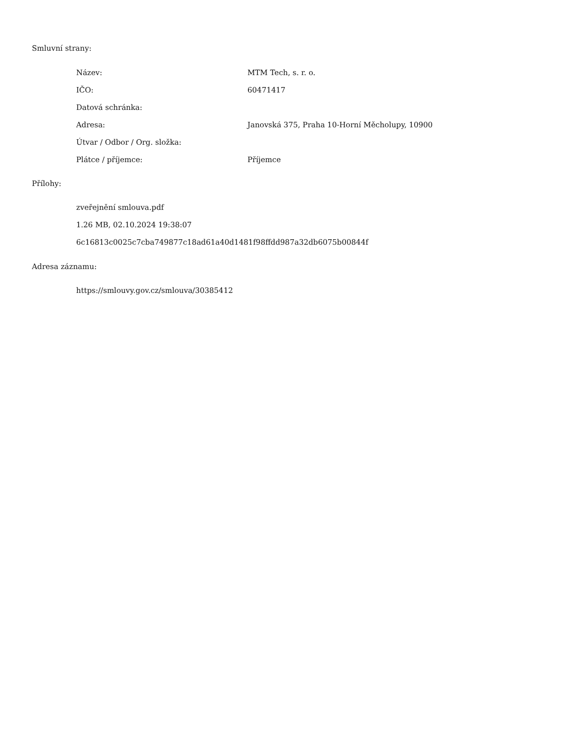Smluvní strany:
| Název: | MTM Tech, s. r. o. |
| IČO: | 60471417 |
| Datová schránka: | |
| Adresa: | Janovská 375, Praha 10-Horní Měcholupy, 10900 |
| Útvar / Odbor / Org. složka: | |
| Plátce / příjemce: | Příjemce |
Přílohy:
zveřejnění smlouva.pdf
1.26 MB, 02.10.2024 19:38:07
6c16813c0025c7cba749877c18ad61a40d1481f98ffdd987a32db6075b00844f
Adresa záznamu:
https://smlouvy.gov.cz/smlouva/30385412